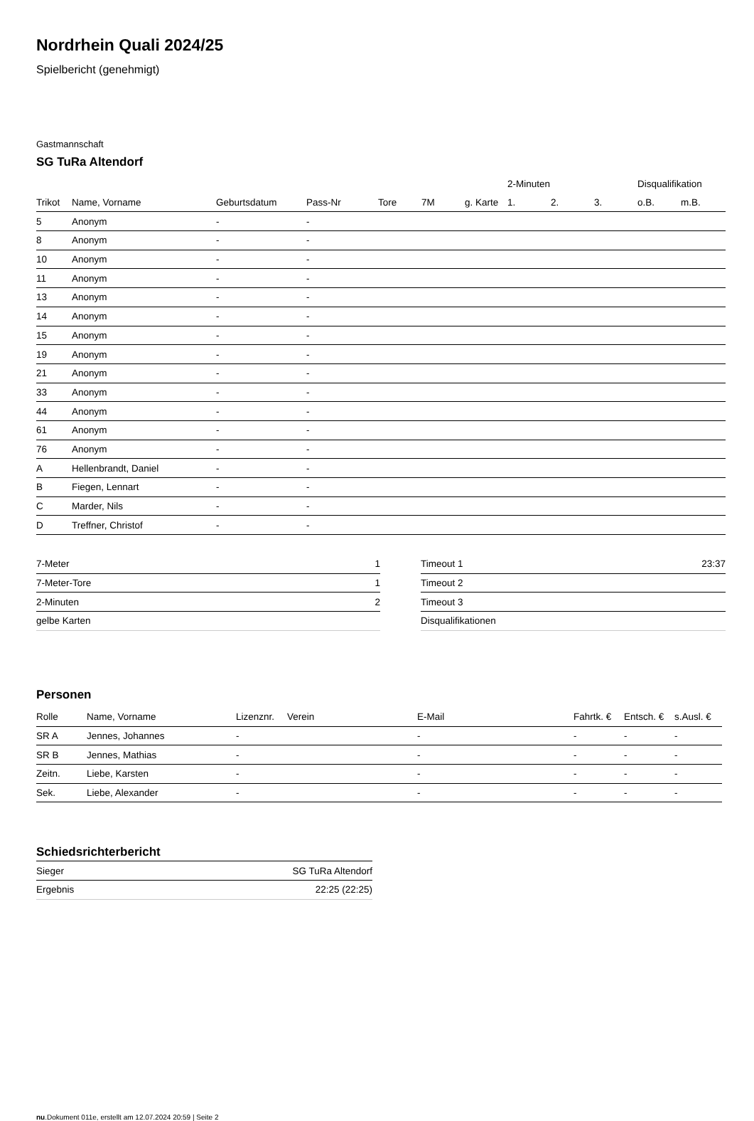Nordrhein Quali 2024/25
Spielbericht (genehmigt)
Gastmannschaft
SG TuRa Altendorf
| | | | | | | | 2-Minuten | | | Disqualifikation | |
| --- | --- | --- | --- | --- | --- | --- | --- | --- | --- | --- | --- |
| Trikot | Name, Vorname | Geburtsdatum | Pass-Nr | Tore | 7M | g. Karte | 1. | 2. | 3. | o.B. | m.B. |
| 5 | Anonym | - | - | | | | | | | | |
| 8 | Anonym | - | - | | | | | | | | |
| 10 | Anonym | - | - | | | | | | | | |
| 11 | Anonym | - | - | | | | | | | | |
| 13 | Anonym | - | - | | | | | | | | |
| 14 | Anonym | - | - | | | | | | | | |
| 15 | Anonym | - | - | | | | | | | | |
| 19 | Anonym | - | - | | | | | | | | |
| 21 | Anonym | - | - | | | | | | | | |
| 33 | Anonym | - | - | | | | | | | | |
| 44 | Anonym | - | - | | | | | | | | |
| 61 | Anonym | - | - | | | | | | | | |
| 76 | Anonym | - | - | | | | | | | | |
| A | Hellenbrandt, Daniel | - | - | | | | | | | | |
| B | Fiegen, Lennart | - | - | | | | | | | | |
| C | Marder, Nils | - | - | | | | | | | | |
| D | Treffner, Christof | - | - | | | | | | | | |
| 7-Meter | 1 |
| 7-Meter-Tore | 1 |
| 2-Minuten | 2 |
| gelbe Karten | |
| Timeout 1 | 23:37 |
| Timeout 2 | |
| Timeout 3 | |
| Disqualifikationen | |
Personen
| Rolle | Name, Vorname | Lizenznr. | Verein | E-Mail | Fahrtk. € | Entsch. € | s.Ausl. € |
| --- | --- | --- | --- | --- | --- | --- | --- |
| SR A | Jennes, Johannes | - | | - | - | - | - |
| SR B | Jennes, Mathias | - | | - | - | - | - |
| Zeitn. | Liebe, Karsten | - | | - | - | - | - |
| Sek. | Liebe, Alexander | - | | - | - | - | - |
Schiedsrichterbericht
| Sieger | SG TuRa Altendorf |
| Ergebnis | 22:25 (22:25) |
nu.Dokument 011e, erstellt am 12.07.2024 20:59 | Seite 2